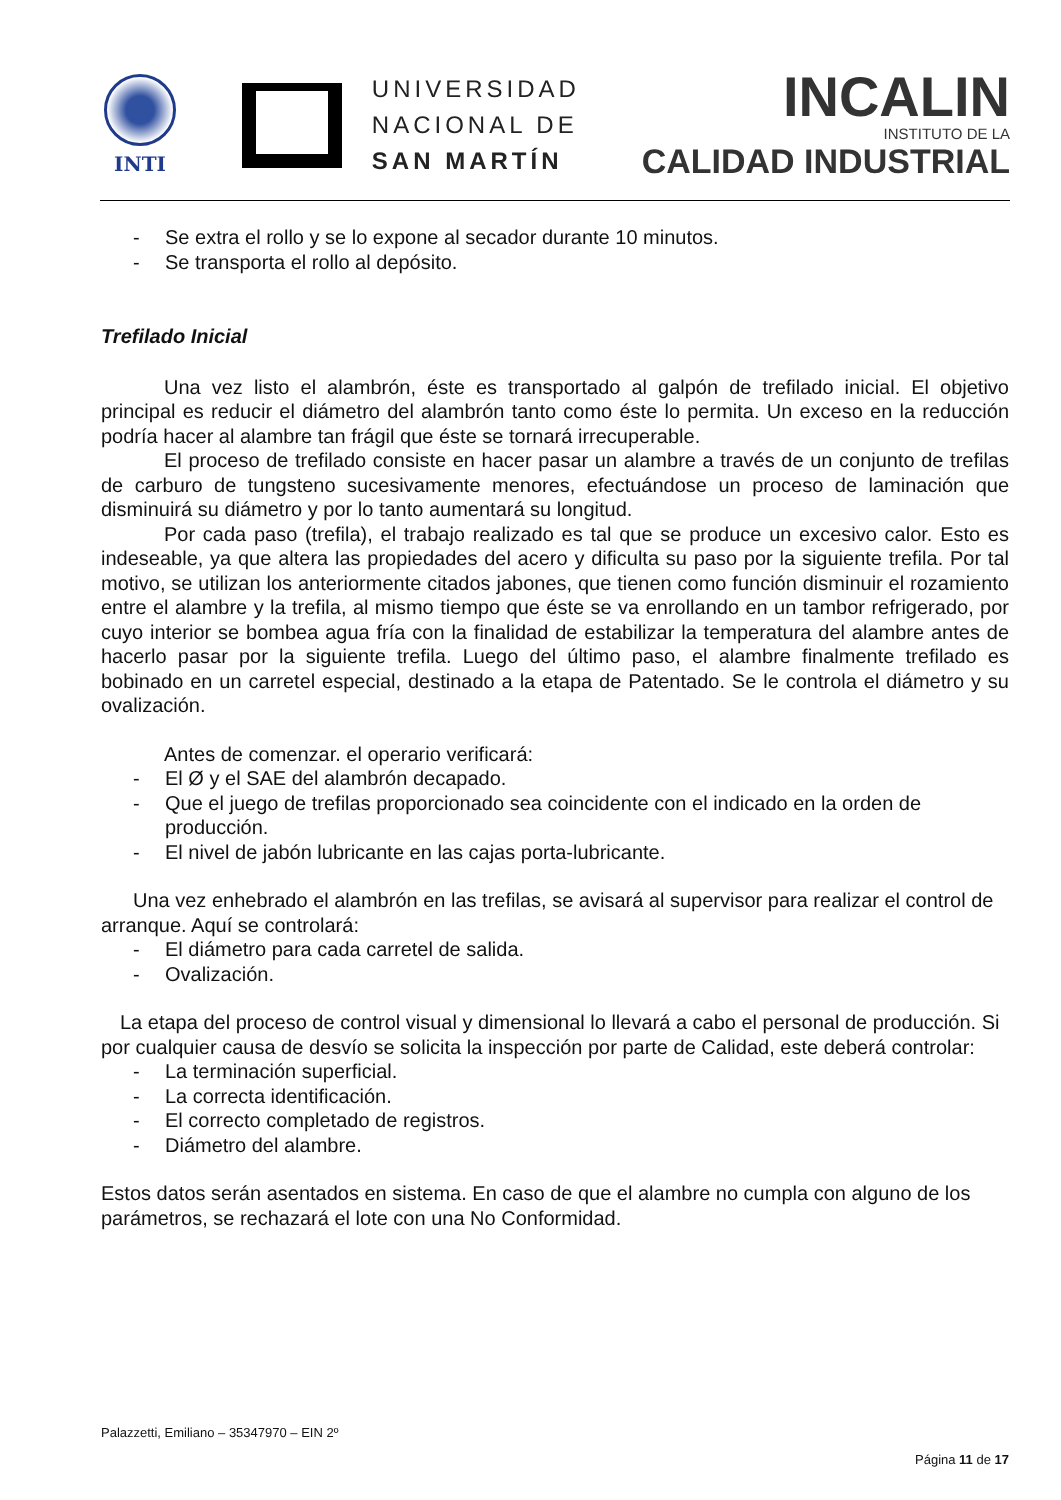INTI
UNIVERSIDAD
NACIONAL DE
SAN MARTÍN
INCALIN
INSTITUTO DE LA
CALIDAD INDUSTRIAL
- Se extra el rollo y se lo expone al secador durante 10 minutos.
- Se transporta el rollo al depósito.
Trefilado Inicial
Una vez listo el alambrón, éste es transportado al galpón de trefilado inicial. El objetivo principal es reducir el diámetro del alambrón tanto como éste lo permita. Un exceso en la reducción podría hacer al alambre tan frágil que éste se tornará irrecuperable.
El proceso de trefilado consiste en hacer pasar un alambre a través de un conjunto de trefilas de carburo de tungsteno sucesivamente menores, efectuándose un proceso de laminación que disminuirá su diámetro y por lo tanto aumentará su longitud.
Por cada paso (trefila), el trabajo realizado es tal que se produce un excesivo calor. Esto es indeseable, ya que altera las propiedades del acero y dificulta su paso por la siguiente trefila. Por tal motivo, se utilizan los anteriormente citados jabones, que tienen como función disminuir el rozamiento entre el alambre y la trefila, al mismo tiempo que éste se va enrollando en un tambor refrigerado, por cuyo interior se bombea agua fría con la finalidad de estabilizar la temperatura del alambre antes de hacerlo pasar por la siguiente trefila. Luego del último paso, el alambre finalmente trefilado es bobinado en un carretel especial, destinado a la etapa de Patentado. Se le controla el diámetro y su ovalización.
Antes de comenzar. el operario verificará:
- El Ø y el SAE del alambrón decapado.
- Que el juego de trefilas proporcionado sea coincidente con el indicado en la orden de producción.
- El nivel de jabón lubricante en las cajas porta-lubricante.
Una vez enhebrado el alambrón en las trefilas, se avisará al supervisor para realizar el control de arranque. Aquí se controlará:
- El diámetro para cada carretel de salida.
- Ovalización.
La etapa del proceso de control visual y dimensional lo llevará a cabo el personal de producción. Si por cualquier causa de desvío se solicita la inspección por parte de Calidad, este deberá controlar:
- La terminación superficial.
- La correcta identificación.
- El correcto completado de registros.
- Diámetro del alambre.
Estos datos serán asentados en sistema. En caso de que el alambre no cumpla con alguno de los parámetros, se rechazará el lote con una No Conformidad.
Palazzetti, Emiliano – 35347970 – EIN 2º
Página 11 de 17